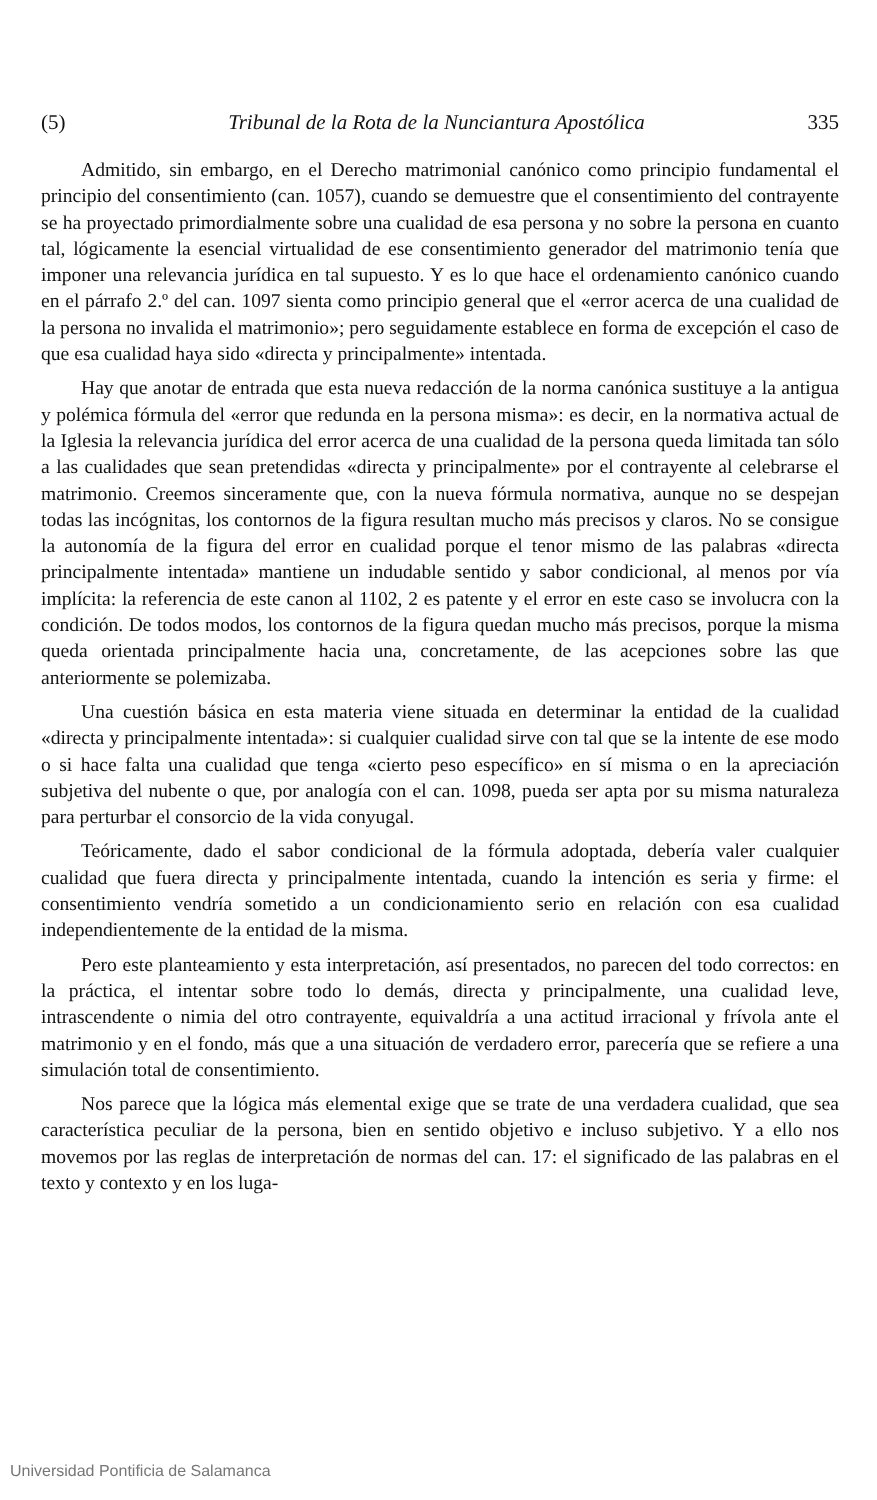(5) Tribunal de la Rota de la Nunciantura Apostólica 335
Admitido, sin embargo, en el Derecho matrimonial canónico como principio fundamental el principio del consentimiento (can. 1057), cuando se demuestre que el consentimiento del contrayente se ha proyectado primordialmente sobre una cualidad de esa persona y no sobre la persona en cuanto tal, lógicamente la esencial virtualidad de ese consentimiento generador del matrimonio tenía que imponer una relevancia jurídica en tal supuesto. Y es lo que hace el ordenamiento canónico cuando en el párrafo 2.º del can. 1097 sienta como principio general que el «error acerca de una cualidad de la persona no invalida el matrimonio»; pero seguidamente establece en forma de excepción el caso de que esa cualidad haya sido «directa y principalmente» intentada.
Hay que anotar de entrada que esta nueva redacción de la norma canónica sustituye a la antigua y polémica fórmula del «error que redunda en la persona misma»: es decir, en la normativa actual de la Iglesia la relevancia jurídica del error acerca de una cualidad de la persona queda limitada tan sólo a las cualidades que sean pretendidas «directa y principalmente» por el contrayente al celebrarse el matrimonio. Creemos sinceramente que, con la nueva fórmula normativa, aunque no se despejan todas las incógnitas, los contornos de la figura resultan mucho más precisos y claros. No se consigue la autonomía de la figura del error en cualidad porque el tenor mismo de las palabras «directa principalmente intentada» mantiene un indudable sentido y sabor condicional, al menos por vía implícita: la referencia de este canon al 1102, 2 es patente y el error en este caso se involucra con la condición. De todos modos, los contornos de la figura quedan mucho más precisos, porque la misma queda orientada principalmente hacia una, concretamente, de las acepciones sobre las que anteriormente se polemizaba.
Una cuestión básica en esta materia viene situada en determinar la entidad de la cualidad «directa y principalmente intentada»: si cualquier cualidad sirve con tal que se la intente de ese modo o si hace falta una cualidad que tenga «cierto peso específico» en sí misma o en la apreciación subjetiva del nubente o que, por analogía con el can. 1098, pueda ser apta por su misma naturaleza para perturbar el consorcio de la vida conyugal.
Teóricamente, dado el sabor condicional de la fórmula adoptada, debería valer cualquier cualidad que fuera directa y principalmente intentada, cuando la intención es seria y firme: el consentimiento vendría sometido a un condicionamiento serio en relación con esa cualidad independientemente de la entidad de la misma.
Pero este planteamiento y esta interpretación, así presentados, no parecen del todo correctos: en la práctica, el intentar sobre todo lo demás, directa y principalmente, una cualidad leve, intrascendente o nimia del otro contrayente, equivaldría a una actitud irracional y frívola ante el matrimonio y en el fondo, más que a una situación de verdadero error, parecería que se refiere a una simulación total de consentimiento.
Nos parece que la lógica más elemental exige que se trate de una verdadera cualidad, que sea característica peculiar de la persona, bien en sentido objetivo e incluso subjetivo. Y a ello nos movemos por las reglas de interpretación de normas del can. 17: el significado de las palabras en el texto y contexto y en los luga-
Universidad Pontificia de Salamanca